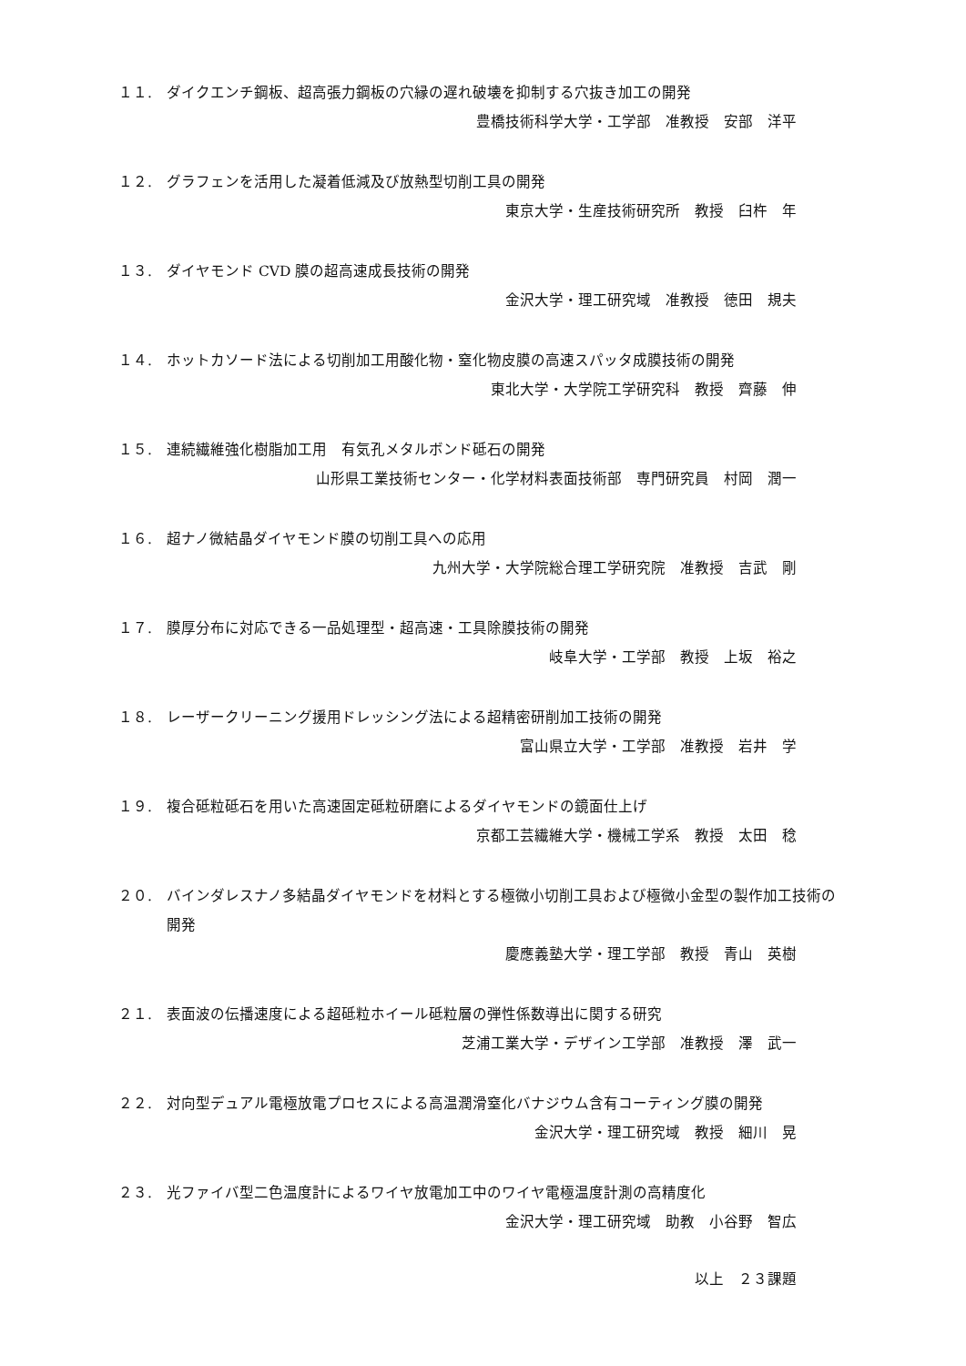１１. ダイクエンチ鋼板、超高張力鋼板の穴縁の遅れ破壊を抑制する穴抜き加工の開発
豊橋技術科学大学・工学部　准教授　安部　洋平
１２. グラフェンを活用した凝着低減及び放熱型切削工具の開発
東京大学・生産技術研究所　教授　臼杵　年
１３. ダイヤモンド CVD 膜の超高速成長技術の開発
金沢大学・理工研究域　准教授　徳田　規夫
１４. ホットカソード法による切削加工用酸化物・窒化物皮膜の高速スパッタ成膜技術の開発
東北大学・大学院工学研究科　教授　齊藤　伸
１５. 連続繊維強化樹脂加工用　有気孔メタルボンド砥石の開発
山形県工業技術センター・化学材料表面技術部　専門研究員　村岡　潤一
１６. 超ナノ微結晶ダイヤモンド膜の切削工具への応用
九州大学・大学院総合理工学研究院　准教授　吉武　剛
１７. 膜厚分布に対応できる一品処理型・超高速・工具除膜技術の開発
岐阜大学・工学部　教授　上坂　裕之
１８. レーザークリーニング援用ドレッシング法による超精密研削加工技術の開発
富山県立大学・工学部　准教授　岩井　学
１９. 複合砥粒砥石を用いた高速固定砥粒研磨によるダイヤモンドの鏡面仕上げ
京都工芸繊維大学・機械工学系　教授　太田　稔
２０. バインダレスナノ多結晶ダイヤモンドを材料とする極微小切削工具および極微小金型の製作加工技術の開発
慶應義塾大学・理工学部　教授　青山　英樹
２１. 表面波の伝播速度による超砥粒ホイール砥粒層の弾性係数導出に関する研究
芝浦工業大学・デザイン工学部　准教授　澤　武一
２２. 対向型デュアル電極放電プロセスによる高温潤滑窒化バナジウム含有コーティング膜の開発
金沢大学・理工研究域　教授　細川　晃
２３. 光ファイバ型二色温度計によるワイヤ放電加工中のワイヤ電極温度計測の高精度化
金沢大学・理工研究域　助教　小谷野　智広
以上　２３課題